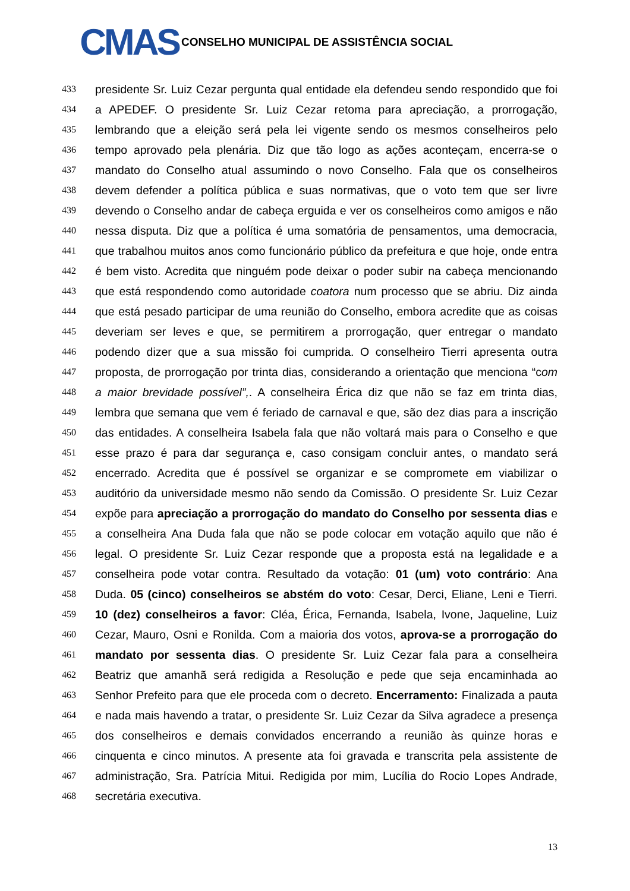CMAS
CONSELHO MUNICIPAL DE ASSISTÊNCIA SOCIAL
433 presidente Sr. Luiz Cezar pergunta qual entidade ela defendeu sendo respondido que foi
434 a APEDEF. O presidente Sr. Luiz Cezar retoma para apreciação, a prorrogação,
435 lembrando que a eleição será pela lei vigente sendo os mesmos conselheiros pelo
436 tempo aprovado pela plenária. Diz que tão logo as ações aconteçam, encerra-se o
437 mandato do Conselho atual assumindo o novo Conselho. Fala que os conselheiros
438 devem defender a política pública e suas normativas, que o voto tem que ser livre
439 devendo o Conselho andar de cabeça erguida e ver os conselheiros como amigos e não
440 nessa disputa. Diz que a política é uma somatória de pensamentos, uma democracia,
441 que trabalhou muitos anos como funcionário público da prefeitura e que hoje, onde entra
442 é bem visto. Acredita que ninguém pode deixar o poder subir na cabeça mencionando
443 que está respondendo como autoridade coatora num processo que se abriu. Diz ainda
444 que está pesado participar de uma reunião do Conselho, embora acredite que as coisas
445 deveriam ser leves e que, se permitirem a prorrogação, quer entregar o mandato
446 podendo dizer que a sua missão foi cumprida. O conselheiro Tierri apresenta outra
447 proposta, de prorrogação por trinta dias, considerando a orientação que menciona “com
448 a maior brevidade possível”,. A conselheira Érica diz que não se faz em trinta dias,
449 lembra que semana que vem é feriado de carnaval e que, são dez dias para a inscrição
450 das entidades. A conselheira Isabela fala que não voltará mais para o Conselho e que
451 esse prazo é para dar segurança e, caso consigam concluir antes, o mandato será
452 encerrado. Acredita que é possível se organizar e se compromete em viabilizar o
453 auditório da universidade mesmo não sendo da Comissão. O presidente Sr. Luiz Cezar
454 expõe para apreciação a prorrogação do mandato do Conselho por sessenta dias e
455 a conselheira Ana Duda fala que não se pode colocar em votação aquilo que não é
456 legal. O presidente Sr. Luiz Cezar responde que a proposta está na legalidade e a
457 conselheira pode votar contra. Resultado da votação: 01 (um) voto contrário: Ana
458 Duda. 05 (cinco) conselheiros se abstém do voto: Cesar, Derci, Eliane, Leni e Tierri.
459 10 (dez) conselheiros a favor: Cléa, Érica, Fernanda, Isabela, Ivone, Jaqueline, Luiz
460 Cezar, Mauro, Osni e Ronilda. Com a maioria dos votos, aprova-se a prorrogação do
461 mandato por sessenta dias. O presidente Sr. Luiz Cezar fala para a conselheira
462 Beatriz que amanhã será redigida a Resolução e pede que seja encaminhada ao
463 Senhor Prefeito para que ele proceda com o decreto. Encerramento: Finalizada a pauta
464 e nada mais havendo a tratar, o presidente Sr. Luiz Cezar da Silva agradece a presença
465 dos conselheiros e demais convidados encerrando a reunião às quinze horas e
466 cinquenta e cinco minutos. A presente ata foi gravada e transcrita pela assistente de
467 administração, Sra. Patrícia Mitui. Redigida por mim, Lucília do Rocio Lopes Andrade,
468 secretária executiva.
13